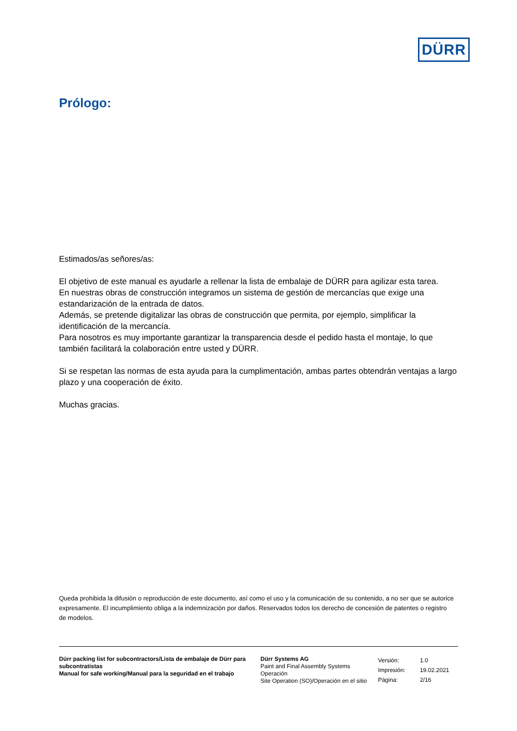DÜRR
Prólogo:
Estimados/as señores/as:
El objetivo de este manual es ayudarle a rellenar la lista de embalaje de DÜRR para agilizar esta tarea.
En nuestras obras de construcción integramos un sistema de gestión de mercancías que exige una estandarización de la entrada de datos.
Además, se pretende digitalizar las obras de construcción que permita, por ejemplo, simplificar la identificación de la mercancía.
Para nosotros es muy importante garantizar la transparencia desde el pedido hasta el montaje, lo que también facilitará la colaboración entre usted y DÜRR.
Si se respetan las normas de esta ayuda para la cumplimentación, ambas partes obtendrán ventajas a largo plazo y una cooperación de éxito.
Muchas gracias.
Queda prohibida la difusión o reproducción de este documento, así como el uso y la comunicación de su contenido, a no ser que se autorice expresamente. El incumplimiento obliga a la indemnización por daños. Reservados todos los derecho de concesión de patentes o registro de modelos.
Dürr packing list for subcontractors/Lista de embalaje de Dürr para subcontratistas
Manual for safe working/Manual para la seguridad en el trabajo
Dürr Systems AG
Paint and Final Assembly Systems
Operación
Site Operation (SO)/Operación en el sitio
| Versión: | 1.0 |
| Impresión: | 19.02.2021 |
| Página: | 2/16 |